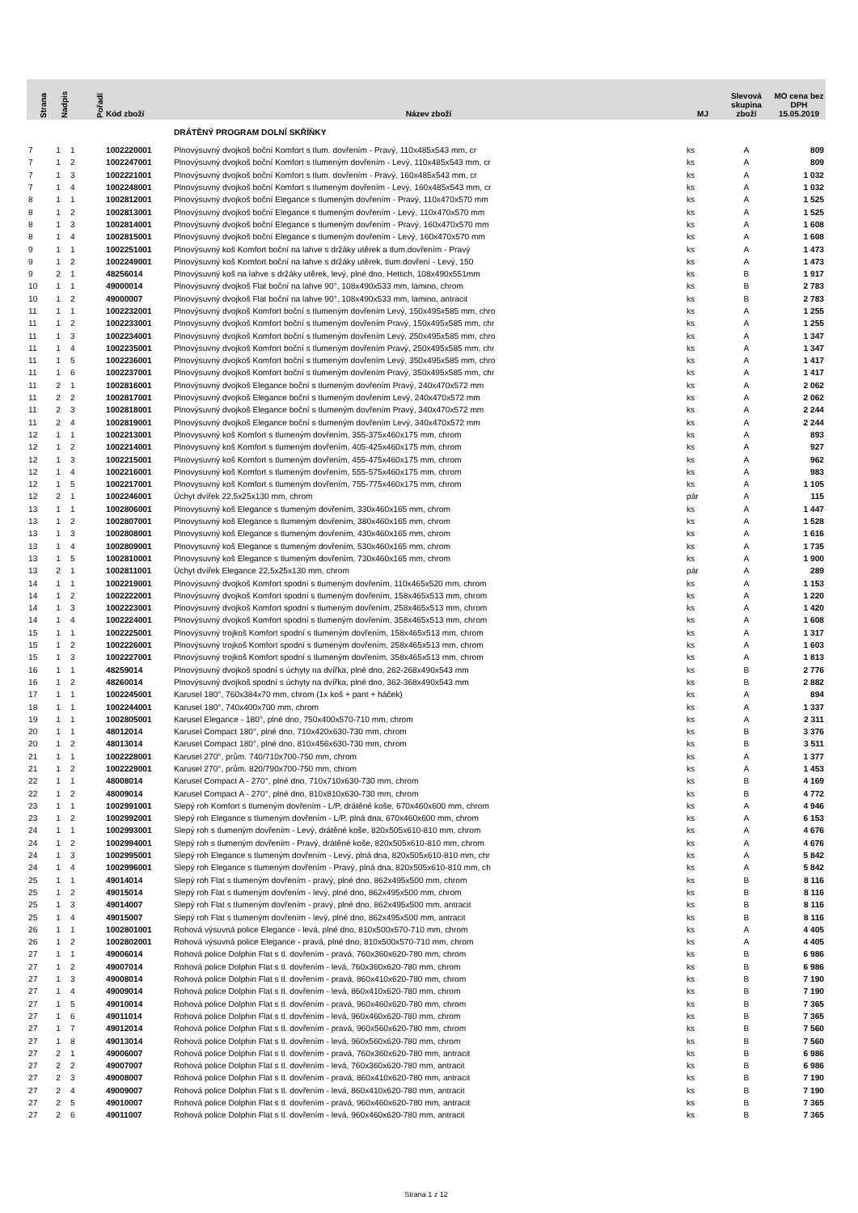| Strana | Nadpis | Pořadí | Kód zboží | Název zboží | MJ | Slevová skupina zboží | MO cena bez DPH 15.05.2019 |
| --- | --- | --- | --- | --- | --- | --- | --- |
| | | | | DRÁTĚNÝ PROGRAM DOLNÍ SKŘÍŇKY | | | |
| 7 | 1 | 1 | 1002220001 | Plnovýsuvný dvojkoš boční Komfort s tlum. dovřením - Pravý, 110x485x543 mm, cr | ks | A | 809 |
| 7 | 1 | 2 | 1002247001 | Plnovýsuvný dvojkoš boční Komfort s tlumeným dovřením - Levý, 110x485x543 mm, cr | ks | A | 809 |
| 7 | 1 | 3 | 1002221001 | Plnovýsuvný dvojkoš boční Komfort s tlum. dovřením - Pravý, 160x485x543 mm, cr | ks | A | 1 032 |
| 7 | 1 | 4 | 1002248001 | Plnovýsuvný dvojkoš boční Komfort s tlumeným dovřením - Levý, 160x485x543 mm, cr | ks | A | 1 032 |
| 8 | 1 | 1 | 1002812001 | Plnovýsuvný dvojkoš boční Elegance s tlumeným dovřením - Pravý, 110x470x570 mm | ks | A | 1 525 |
| 8 | 1 | 2 | 1002813001 | Plnovýsuvný dvojkoš boční Elegance s tlumeným dovřením - Levý, 110x470x570 mm | ks | A | 1 525 |
| 8 | 1 | 3 | 1002814001 | Plnovýsuvný dvojkoš boční Elegance s tlumeným dovřením - Pravý, 160x470x570 mm | ks | A | 1 608 |
| 8 | 1 | 4 | 1002815001 | Plnovýsuvný dvojkoš boční Elegance s tlumeným dovřením - Levý, 160x470x570 mm | ks | A | 1 608 |
| 9 | 1 | 1 | 1002251001 | Plnovýsuvný koš Komfort boční na lahve s držáky utěrek a tlum.dovřením - Pravý | ks | A | 1 473 |
| 9 | 1 | 2 | 1002249001 | Plnovýsuvný koš Komfort boční na lahve s držáky utěrek, tlum.dovření - Levý, 150 | ks | A | 1 473 |
| 9 | 2 | 1 | 48256014 | Plnovýsuvný koš na lahve s držáky utěrek, levý, plné dno, Hettich, 108x490x551mm | ks | B | 1 917 |
| 10 | 1 | 1 | 49000014 | Plnovýsuvný dvojkoš Flat boční na lahve 90°, 108x490x533 mm, lamino, chrom | ks | B | 2 783 |
| 10 | 1 | 2 | 49000007 | Plnovýsuvný dvojkoš Flat boční na lahve 90°, 108x490x533 mm, lamino, antracit | ks | B | 2 783 |
| 11 | 1 | 1 | 1002232001 | Plnovýsuvný dvojkoš Komfort boční s tlumeným dovřením Levý, 150x495x585 mm, chro | ks | A | 1 255 |
| 11 | 1 | 2 | 1002233001 | Plnovýsuvný dvojkoš Komfort boční s tlumeným dovřením Pravý, 150x495x585 mm, chr | ks | A | 1 255 |
| 11 | 1 | 3 | 1002234001 | Plnovýsuvný dvojkoš Komfort boční s tlumeným dovřením Levý, 250x495x585 mm, chro | ks | A | 1 347 |
| 11 | 1 | 4 | 1002235001 | Plnovýsuvný dvojkoš Komfort boční s tlumeným dovřením Pravý, 250x495x585 mm, chr | ks | A | 1 347 |
| 11 | 1 | 5 | 1002236001 | Plnovýsuvný dvojkoš Komfort boční s tlumeným dovřením Levý, 350x495x585 mm, chro | ks | A | 1 417 |
| 11 | 1 | 6 | 1002237001 | Plnovýsuvný dvojkoš Komfort boční s tlumeným dovřením Pravý, 350x495x585 mm, chr | ks | A | 1 417 |
| 11 | 2 | 1 | 1002816001 | Plnovýsuvný dvojkoš Elegance boční s tlumeným dovřením Pravý, 240x470x572 mm | ks | A | 2 062 |
| 11 | 2 | 2 | 1002817001 | Plnovýsuvný dvojkoš Elegance boční s tlumeným dovřením Levý, 240x470x572 mm | ks | A | 2 062 |
| 11 | 2 | 3 | 1002818001 | Plnovýsuvný dvojkoš Elegance boční s tlumeným dovřením Pravý, 340x470x572 mm | ks | A | 2 244 |
| 11 | 2 | 4 | 1002819001 | Plnovýsuvný dvojkoš Elegance boční s tlumeným dovřením Levý, 340x470x572 mm | ks | A | 2 244 |
| 12 | 1 | 1 | 1002213001 | Plnovysuvný koš Komfort s tlumeným dovřením, 355-375x460x175 mm, chrom | ks | A | 893 |
| 12 | 1 | 2 | 1002214001 | Plnovysuvný koš Komfort s tlumeným dovřením, 405-425x460x175 mm, chrom | ks | A | 927 |
| 12 | 1 | 3 | 1002215001 | Plnovysuvný koš Komfort s tlumeným dovřením, 455-475x460x175 mm, chrom | ks | A | 962 |
| 12 | 1 | 4 | 1002216001 | Plnovysuvný koš Komfort s tlumeným dovřením, 555-575x460x175 mm, chrom | ks | A | 983 |
| 12 | 1 | 5 | 1002217001 | Plnovysuvný koš Komfort s tlumeným dovřením, 755-775x460x175 mm, chrom | ks | A | 1 105 |
| 12 | 2 | 1 | 1002246001 | Úchyt dvířek 22,5x25x130 mm, chrom | pár | A | 115 |
| 13 | 1 | 1 | 1002806001 | Plnovysuvný koš Elegance s tlumeným dovřením, 330x460x165 mm, chrom | ks | A | 1 447 |
| 13 | 1 | 2 | 1002807001 | Plnovysuvný koš Elegance s tlumeným dovřením, 380x460x165 mm, chrom | ks | A | 1 528 |
| 13 | 1 | 3 | 1002808001 | Plnovysuvný koš Elegance s tlumeným dovřením, 430x460x165 mm, chrom | ks | A | 1 616 |
| 13 | 1 | 4 | 1002809001 | Plnovysuvný koš Elegance s tlumeným dovřením, 530x460x165 mm, chrom | ks | A | 1 735 |
| 13 | 1 | 5 | 1002810001 | Plnovysuvný koš Elegance s tlumeným dovřením, 730x460x165 mm, chrom | ks | A | 1 900 |
| 13 | 2 | 1 | 1002811001 | Úchyt dvířek Elegance 22,5x25x130 mm, chrom | pár | A | 289 |
| 14 | 1 | 1 | 1002219001 | Plnovýsuvný dvojkoš Komfort spodní s tlumeným dovřením, 110x465x520 mm, chrom | ks | A | 1 153 |
| 14 | 1 | 2 | 1002222001 | Plnovýsuvný dvojkoš Komfort spodní s tlumeným dovřením, 158x465x513 mm, chrom | ks | A | 1 220 |
| 14 | 1 | 3 | 1002223001 | Plnovýsuvný dvojkoš Komfort spodní s tlumeným dovřením, 258x465x513 mm, chrom | ks | A | 1 420 |
| 14 | 1 | 4 | 1002224001 | Plnovýsuvný dvojkoš Komfort spodní s tlumeným dovřením, 358x465x513 mm, chrom | ks | A | 1 608 |
| 15 | 1 | 1 | 1002225001 | Plnovýsuvný trojkoš Komfort spodní s tlumeným dovřením, 158x465x513 mm, chrom | ks | A | 1 317 |
| 15 | 1 | 2 | 1002226001 | Plnovýsuvný trojkoš Komfort spodní s tlumeným dovřením, 258x465x513 mm, chrom | ks | A | 1 603 |
| 15 | 1 | 3 | 1002227001 | Plnovýsuvný trojkoš Komfort spodní s tlumeným dovřením, 358x465x513 mm, chrom | ks | A | 1 813 |
| 16 | 1 | 1 | 48259014 | Plnovýsuvný dvojkoš spodní s úchyty na dvířka, plné dno, 262-268x490x543 mm | ks | B | 2 776 |
| 16 | 1 | 2 | 48260014 | Plnovýsuvný dvojkoš spodní s úchyty na dvířka, plné dno, 362-368x490x543 mm | ks | B | 2 882 |
| 17 | 1 | 1 | 1002245001 | Karusel 180°, 760x384x70 mm, chrom (1x koš + pant + háček) | ks | A | 894 |
| 18 | 1 | 1 | 1002244001 | Karusel 180°, 740x400x700 mm, chrom | ks | A | 1 337 |
| 19 | 1 | 1 | 1002805001 | Karusel Elegance - 180°, plné dno, 750x400x570-710 mm, chrom | ks | A | 2 311 |
| 20 | 1 | 1 | 48012014 | Karusel Compact 180°, plné dno, 710x420x630-730 mm, chrom | ks | B | 3 376 |
| 20 | 1 | 2 | 48013014 | Karusel Compact 180°, plné dno, 810x456x630-730 mm, chrom | ks | B | 3 511 |
| 21 | 1 | 1 | 1002228001 | Karusel 270°, prům. 740/710x700-750 mm, chrom | ks | A | 1 377 |
| 21 | 1 | 2 | 1002229001 | Karusel 270°, prům. 820/790x700-750 mm, chrom | ks | A | 1 453 |
| 22 | 1 | 1 | 48008014 | Karusel Compact A - 270°, plné dno, 710x710x630-730 mm, chrom | ks | B | 4 169 |
| 22 | 1 | 2 | 48009014 | Karusel Compact A - 270°, plné dno, 810x810x630-730 mm, chrom | ks | B | 4 772 |
| 23 | 1 | 1 | 1002991001 | Slepý roh Komfort s tlumeným dovřením - L/P, drátěné koše, 670x460x600 mm, chrom | ks | A | 4 946 |
| 23 | 1 | 2 | 1002992001 | Slepý roh Elegance s tlumeným dovřením - L/P, plná dna, 670x460x600 mm, chrom | ks | A | 6 153 |
| 24 | 1 | 1 | 1002993001 | Slepý roh s tlumeným dovřením - Levý, drátěné koše, 820x505x610-810 mm, chrom | ks | A | 4 676 |
| 24 | 1 | 2 | 1002994001 | Slepý roh s tlumeným dovřením - Pravý, drátěné koše, 820x505x610-810 mm, chrom | ks | A | 4 676 |
| 24 | 1 | 3 | 1002995001 | Slepý roh Elegance s tlumeným dovřením - Levý, plná dna, 820x505x610-810 mm, chr | ks | A | 5 842 |
| 24 | 1 | 4 | 1002996001 | Slepý roh Elegance s tlumeným dovřením - Pravý, plná dna, 820x505x610-810 mm, ch | ks | A | 5 842 |
| 25 | 1 | 1 | 49014014 | Slepý roh Flat s tlumeným dovřením - pravý, plné dno, 862x495x500 mm, chrom | ks | B | 8 116 |
| 25 | 1 | 2 | 49015014 | Slepý roh Flat s tlumeným dovřením - levý, plné dno, 862x495x500 mm, chrom | ks | B | 8 116 |
| 25 | 1 | 3 | 49014007 | Slepý roh Flat s tlumeným dovřením - pravý, plné dno, 862x495x500 mm, antracit | ks | B | 8 116 |
| 25 | 1 | 4 | 49015007 | Slepý roh Flat s tlumeným dovřením - levý, plné dno, 862x495x500 mm, antracit | ks | B | 8 116 |
| 26 | 1 | 1 | 1002801001 | Rohová výsuvná police Elegance - levá, plné dno, 810x500x570-710 mm, chrom | ks | A | 4 405 |
| 26 | 1 | 2 | 1002802001 | Rohová výsuvná police Elegance - pravá, plné dno, 810x500x570-710 mm, chrom | ks | A | 4 405 |
| 27 | 1 | 1 | 49006014 | Rohová police Dolphin Flat s tl. dovřením - pravá, 760x360x620-780 mm, chrom | ks | B | 6 986 |
| 27 | 1 | 2 | 49007014 | Rohová police Dolphin Flat s tl. dovřením - levá, 760x360x620-780 mm, chrom | ks | B | 6 986 |
| 27 | 1 | 3 | 49008014 | Rohová police Dolphin Flat s tl. dovřením - pravá, 860x410x620-780 mm, chrom | ks | B | 7 190 |
| 27 | 1 | 4 | 49009014 | Rohová police Dolphin Flat s tl. dovřením - levá, 860x410x620-780 mm, chrom | ks | B | 7 190 |
| 27 | 1 | 5 | 49010014 | Rohová police Dolphin Flat s tl. dovřením - pravá, 960x460x620-780 mm, chrom | ks | B | 7 365 |
| 27 | 1 | 6 | 49011014 | Rohová police Dolphin Flat s tl. dovřením - levá, 960x460x620-780 mm, chrom | ks | B | 7 365 |
| 27 | 1 | 7 | 49012014 | Rohová police Dolphin Flat s tl. dovřením - pravá, 960x560x620-780 mm, chrom | ks | B | 7 560 |
| 27 | 1 | 8 | 49013014 | Rohová police Dolphin Flat s tl. dovřením - levá, 960x560x620-780 mm, chrom | ks | B | 7 560 |
| 27 | 2 | 1 | 49006007 | Rohová police Dolphin Flat s tl. dovřením - pravá, 760x360x620-780 mm, antracit | ks | B | 6 986 |
| 27 | 2 | 2 | 49007007 | Rohová police Dolphin Flat s tl. dovřením - levá, 760x360x620-780 mm, antracit | ks | B | 6 986 |
| 27 | 2 | 3 | 49008007 | Rohová police Dolphin Flat s tl. dovřením - pravá, 860x410x620-780 mm, antracit | ks | B | 7 190 |
| 27 | 2 | 4 | 49009007 | Rohová police Dolphin Flat s tl. dovřením - levá, 860x410x620-780 mm, antracit | ks | B | 7 190 |
| 27 | 2 | 5 | 49010007 | Rohová police Dolphin Flat s tl. dovřením - pravá, 960x460x620-780 mm, antracit | ks | B | 7 365 |
| 27 | 2 | 6 | 49011007 | Rohová police Dolphin Flat s tl. dovřením - levá, 960x460x620-780 mm, antracit | ks | B | 7 365 |
Strana 1 z 12